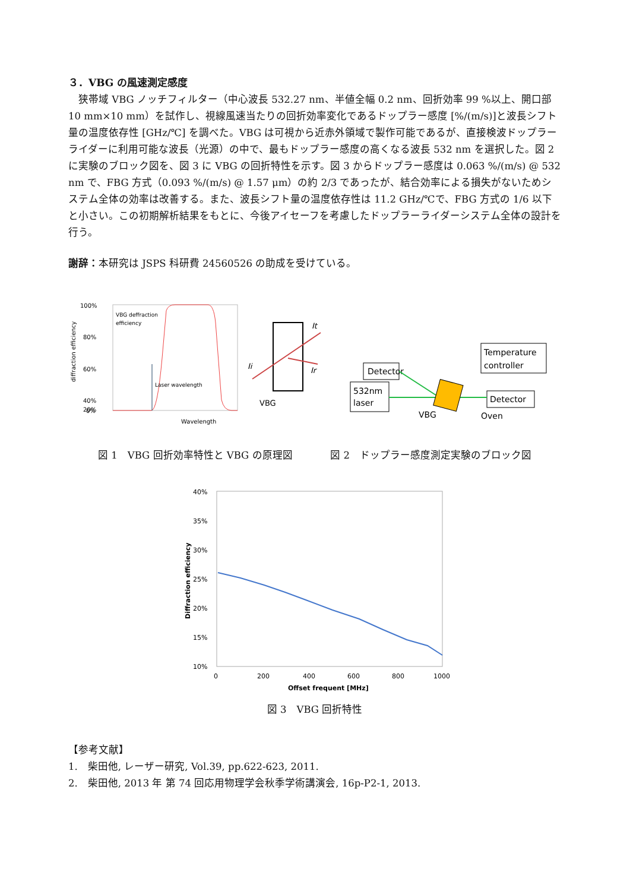３．VBG の風速測定感度
　狭帯域 VBG ノッチフィルター（中心波長 532.27 nm、半値全幅 0.2 nm、回折効率 99 %以上、開口部 10 mm×10 mm）を試作し、視線風速当たりの回折効率変化であるドップラー感度 [%/(m/s)]と波長シフト量の温度依存性 [GHz/℃] を調べた。VBG は可視から近赤外領域で製作可能であるが、直接検波ドップラーライダーに利用可能な波長（光源）の中で、最もドップラー感度の高くなる波長 532 nm を選択した。図 2 に実験のブロック図を、図 3 に VBG の回折特性を示す。図 3 からドップラー感度は 0.063 %/(m/s) @ 532 nm で、FBG 方式（0.093 %/(m/s) @ 1.57 μm）の約 2/3 であったが、結合効率による損失がないためシステム全体の効率は改善する。また、波長シフト量の温度依存性は 11.2 GHz/℃で、FBG 方式の 1/6 以下と小さい。この初期解析結果をもとに、今後アイセーフを考慮したドップラーライダーシステム全体の設計を行う。
謝辞：本研究は JSPS 科研費 24560526 の助成を受けている。
100%
80%
60%
40%
20%
0%
VBG deffraction
efficiency
Laser wavelength
Wavelength
diffraction efficiency
Ii
It
Ir
VBG
Detector
532nm
laser
Temperature
controller
Detector
VBG
Oven
図 1　VBG 回折効率特性と VBG の原理図 図 2　ドップラー感度測定実験のブロック図
40%
35%
30%
25%
20%
15%
10%
0
200
400
600
800
1000
Offset frequent [MHz]
Diffraction efficiency
図 3　VBG 回折特性
【参考文献】
1.　柴田他, レーザー研究, Vol.39, pp.622-623, 2011.
2.　柴田他, 2013 年 第 74 回応用物理学会秋季学術講演会, 16p-P2-1, 2013.